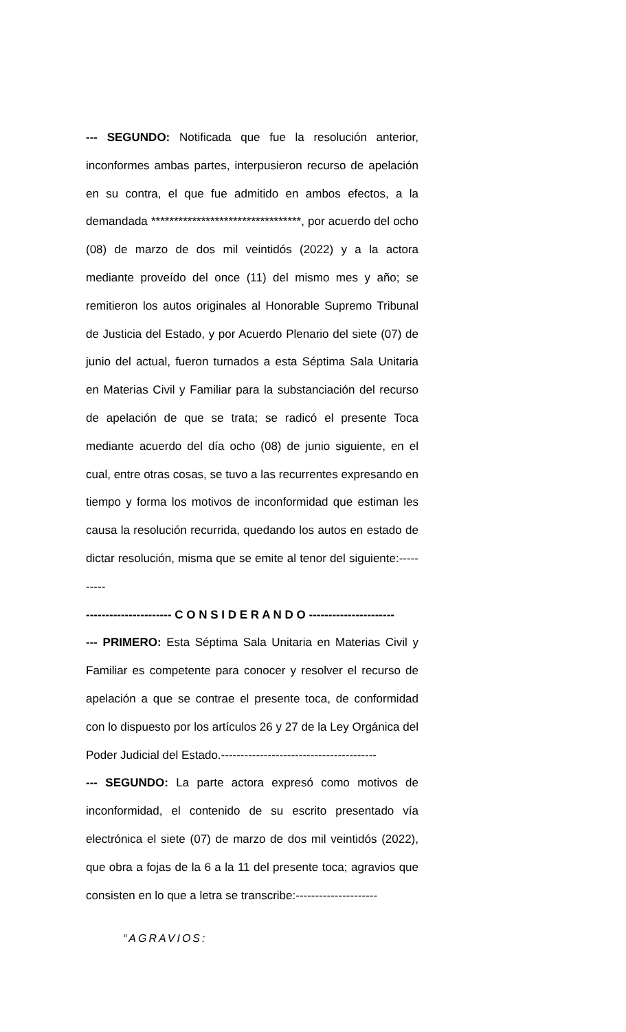--- SEGUNDO: Notificada que fue la resolución anterior, inconformes ambas partes, interpusieron recurso de apelación en su contra, el que fue admitido en ambos efectos, a la demandada *********************************, por acuerdo del ocho (08) de marzo de dos mil veintidós (2022) y a la actora mediante proveído del once (11) del mismo mes y año; se remitieron los autos originales al Honorable Supremo Tribunal de Justicia del Estado, y por Acuerdo Plenario del siete (07) de junio del actual, fueron turnados a esta Séptima Sala Unitaria en Materias Civil y Familiar para la substanciación del recurso de apelación de que se trata; se radicó el presente Toca mediante acuerdo del día ocho (08) de junio siguiente, en el cual, entre otras cosas, se tuvo a las recurrentes expresando en tiempo y forma los motivos de inconformidad que estiman les causa la resolución recurrida, quedando los autos en estado de dictar resolución, misma que se emite al tenor del siguiente:----------
---------------------- C O N S I D E R A N D O ----------------------
--- PRIMERO: Esta Séptima Sala Unitaria en Materias Civil y Familiar es competente para conocer y resolver el recurso de apelación a que se contrae el presente toca, de conformidad con lo dispuesto por los artículos 26 y 27 de la Ley Orgánica del Poder Judicial del Estado.----------------------------------------
--- SEGUNDO: La parte actora expresó como motivos de inconformidad, el contenido de su escrito presentado vía electrónica el siete (07) de marzo de dos mil veintidós (2022), que obra a fojas de la 6 a la 11 del presente toca; agravios que consisten en lo que a letra se transcribe:---------------------
“AGRAVIOS: